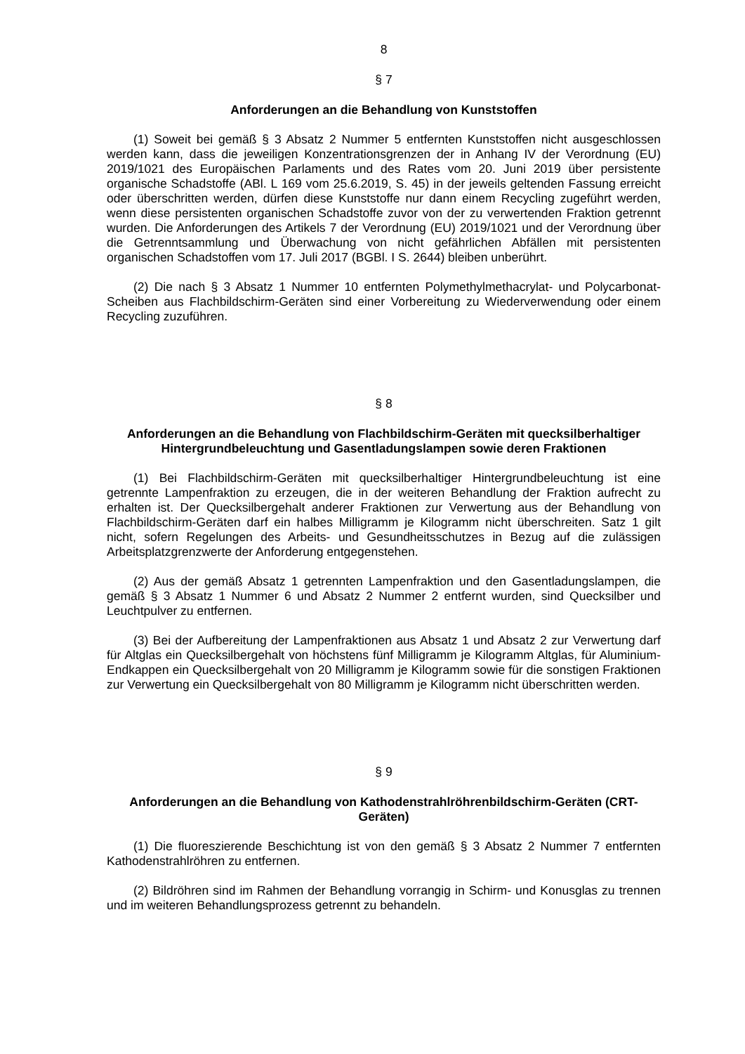8
§ 7
Anforderungen an die Behandlung von Kunststoffen
(1) Soweit bei gemäß § 3 Absatz 2 Nummer 5 entfernten Kunststoffen nicht ausgeschlossen werden kann, dass die jeweiligen Konzentrationsgrenzen der in Anhang IV der Verordnung (EU) 2019/1021 des Europäischen Parlaments und des Rates vom 20. Juni 2019 über persistente organische Schadstoffe (ABl. L 169 vom 25.6.2019, S. 45) in der jeweils geltenden Fassung erreicht oder überschritten werden, dürfen diese Kunststoffe nur dann einem Recycling zugeführt werden, wenn diese persistenten organischen Schadstoffe zuvor von der zu verwertenden Fraktion getrennt wurden. Die Anforderungen des Artikels 7 der Verordnung (EU) 2019/1021 und der Verordnung über die Getrenntsammlung und Überwachung von nicht gefährlichen Abfällen mit persistenten organischen Schadstoffen vom 17. Juli 2017 (BGBl. I S. 2644) bleiben unberührt.
(2) Die nach § 3 Absatz 1 Nummer 10 entfernten Polymethylmethacrylat- und Polycarbonat-Scheiben aus Flachbildschirm-Geräten sind einer Vorbereitung zu Wiederverwendung oder einem Recycling zuzuführen.
§ 8
Anforderungen an die Behandlung von Flachbildschirm-Geräten mit quecksilberhaltiger Hintergrundbeleuchtung und Gasentladungslampen sowie deren Fraktionen
(1) Bei Flachbildschirm-Geräten mit quecksilberhaltiger Hintergrundbeleuchtung ist eine getrennte Lampenfraktion zu erzeugen, die in der weiteren Behandlung der Fraktion aufrecht zu erhalten ist. Der Quecksilbergehalt anderer Fraktionen zur Verwertung aus der Behandlung von Flachbildschirm-Geräten darf ein halbes Milligramm je Kilogramm nicht überschreiten. Satz 1 gilt nicht, sofern Regelungen des Arbeits- und Gesundheitsschutzes in Bezug auf die zulässigen Arbeitsplatzgrenzwerte der Anforderung entgegenstehen.
(2) Aus der gemäß Absatz 1 getrennten Lampenfraktion und den Gasentladungslampen, die gemäß § 3 Absatz 1 Nummer 6 und Absatz 2 Nummer 2 entfernt wurden, sind Quecksilber und Leuchtpulver zu entfernen.
(3) Bei der Aufbereitung der Lampenfraktionen aus Absatz 1 und Absatz 2 zur Verwertung darf für Altglas ein Quecksilbergehalt von höchstens fünf Milligramm je Kilogramm Altglas, für Aluminium-Endkappen ein Quecksilbergehalt von 20 Milligramm je Kilogramm sowie für die sonstigen Fraktionen zur Verwertung ein Quecksilbergehalt von 80 Milligramm je Kilogramm nicht überschritten werden.
§ 9
Anforderungen an die Behandlung von Kathodenstrahlröhrenbildschirm-Geräten (CRT-Geräten)
(1) Die fluoreszierende Beschichtung ist von den gemäß § 3 Absatz 2 Nummer 7 entfernten Kathodenstrahlröhren zu entfernen.
(2) Bildröhren sind im Rahmen der Behandlung vorrangig in Schirm- und Konusglas zu trennen und im weiteren Behandlungsprozess getrennt zu behandeln.